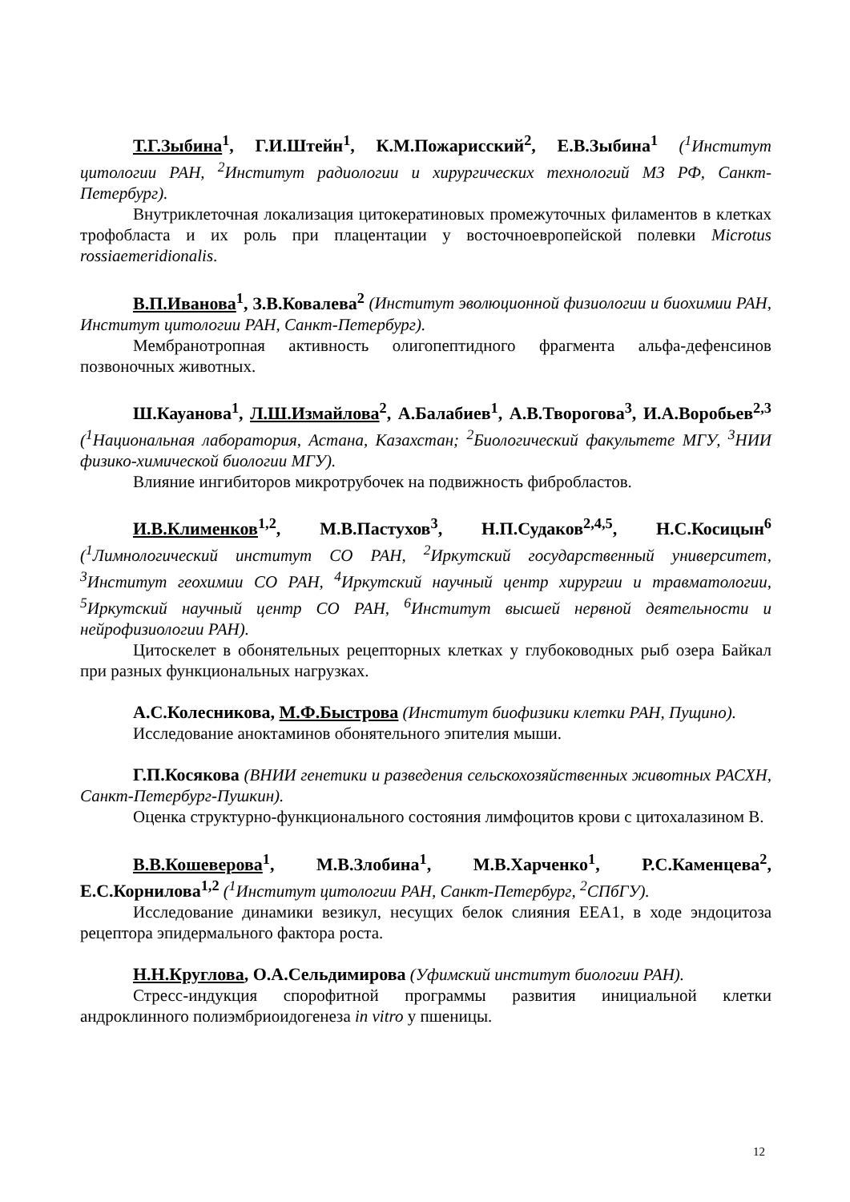Т.Г.Зыбина<sup>1</sup>, Г.И.Штейн<sup>1</sup>, К.М.Пожарисский<sup>2</sup>, Е.В.Зыбина<sup>1</sup> (<sup>1</sup>Институт цитологии РАН, <sup>2</sup>Институт радиологии и хирургических технологий МЗ РФ, Санкт-Петербург).
Внутриклеточная локализация цитокератиновых промежуточных филаментов в клетках трофобласта и их роль при плацентации у восточноевропейской полевки Microtus rossiaemeridionalis.
В.П.Иванова<sup>1</sup>, З.В.Ковалева<sup>2</sup> (Институт эволюционной физиологии и биохимии РАН, Институт цитологии РАН, Санкт-Петербург).
Мембранотропная активность олигопептидного фрагмента альфа-дефенсинов позвоночных животных.
Ш.Кауанова<sup>1</sup>, Л.Ш.Измайлова<sup>2</sup>, А.Балабиев<sup>1</sup>, А.В.Творогова<sup>3</sup>, И.А.Воробьев<sup>2,3</sup> (<sup>1</sup>Национальная лаборатория, Астана, Казахстан; <sup>2</sup>Биологический факультете МГУ, <sup>3</sup>НИИ физико-химической биологии МГУ).
Влияние ингибиторов микротрубочек на подвижность фибробластов.
И.В.Клименков<sup>1,2</sup>, М.В.Пастухов<sup>3</sup>, Н.П.Судаков<sup>2,4,5</sup>, Н.С.Косицын<sup>6</sup> (<sup>1</sup>Лимнологический институт СО РАН, <sup>2</sup>Иркутский государственный университет, <sup>3</sup>Институт геохимии СО РАН, <sup>4</sup>Иркутский научный центр хирургии и травматологии, <sup>5</sup>Иркутский научный центр СО РАН, <sup>6</sup>Институт высшей нервной деятельности и нейрофизиологии РАН).
Цитоскелет в обонятельных рецепторных клетках у глубоководных рыб озера Байкал при разных функциональных нагрузках.
А.С.Колесникова, М.Ф.Быстрова (Институт биофизики клетки РАН, Пущино).
Исследование аноктаминов обонятельного эпителия мыши.
Г.П.Косякова (ВНИИ генетики и разведения сельскохозяйственных животных РАСХН, Санкт-Петербург-Пушкин).
Оценка структурно-функционального состояния лимфоцитов крови с цитохалазином В.
В.В.Кошеверова<sup>1</sup>, М.В.Злобина<sup>1</sup>, М.В.Харченко<sup>1</sup>, Р.С.Каменцева<sup>2</sup>, Е.С.Корнилова<sup>1,2</sup> (<sup>1</sup>Институт цитологии РАН, Санкт-Петербург, <sup>2</sup>СПбГУ).
Исследование динамики везикул, несущих белок слияния ЕЕА1, в ходе эндоцитоза рецептора эпидермального фактора роста.
Н.Н.Круглова, О.А.Сельдимирова (Уфимский институт биологии РАН).
Стресс-индукция спорофитной программы развития инициальной клетки андроклинного полиэмбриоидогенеза in vitro у пшеницы.
12